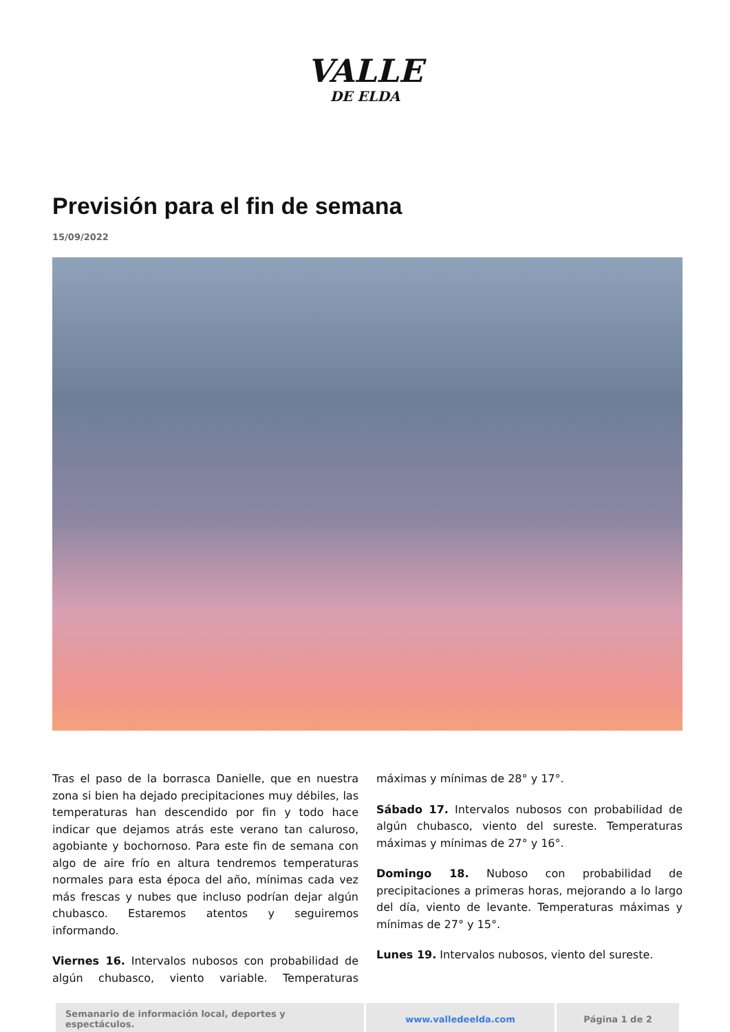VALLE
DE ELDA
Previsión para el fin de semana
15/09/2022
Tras el paso de la borrasca Danielle, que en nuestra zona si bien ha dejado precipitaciones muy débiles, las temperaturas han descendido por fin y todo hace indicar que dejamos atrás este verano tan caluroso, agobiante y bochornoso. Para este fin de semana con algo de aire frío en altura tendremos temperaturas normales para esta época del año, mínimas cada vez más frescas y nubes que incluso podrían dejar algún chubasco. Estaremos atentos y seguiremos informando.
Viernes 16. Intervalos nubosos con probabilidad de algún chubasco, viento variable. Temperaturas máximas y mínimas de 28° y 17°.
Sábado 17. Intervalos nubosos con probabilidad de algún chubasco, viento del sureste. Temperaturas máximas y mínimas de 27° y 16°.
Domingo 18. Nuboso con probabilidad de precipitaciones a primeras horas, mejorando a lo largo del día, viento de levante. Temperaturas máximas y mínimas de 27° y 15°.
Lunes 19. Intervalos nubosos, viento del sureste.
| Semanario de información local, deportes y espectáculos. | www.valledeelda.com | Página 1 de 2 |